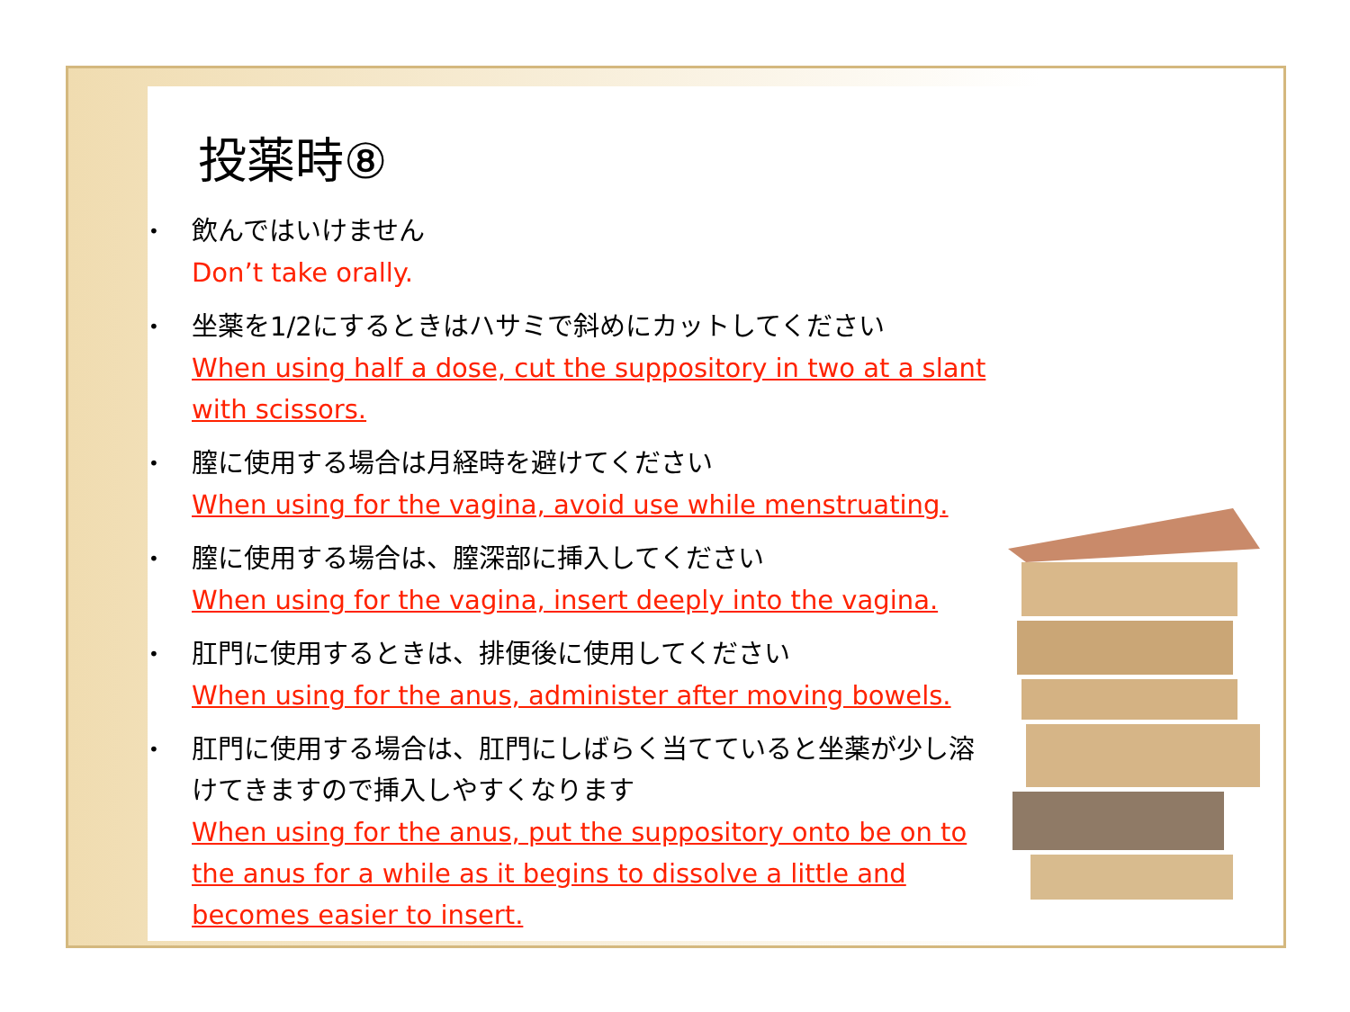投薬時⑧
• 飲んではいけません
Don’t take orally.
• 坐薬を1/2にするときはハサミで斜めにカットしてください
When using half a dose, cut the suppository in two at a slant with scissors.
• 膣に使用する場合は月経時を避けてください
When using for the vagina, avoid use while menstruating.
• 膣に使用する場合は、膣深部に挿入してください
When using for the vagina, insert deeply into the vagina.
• 肛門に使用するときは、排便後に使用してください
When using for the anus, administer after moving bowels.
• 肛門に使用する場合は、肛門にしばらく当てていると坐薬が少し溶けてきますので挿入しやすくなります
When using for the anus, put the suppository onto be on to the anus for a while as it begins to dissolve a little and becomes easier to insert.